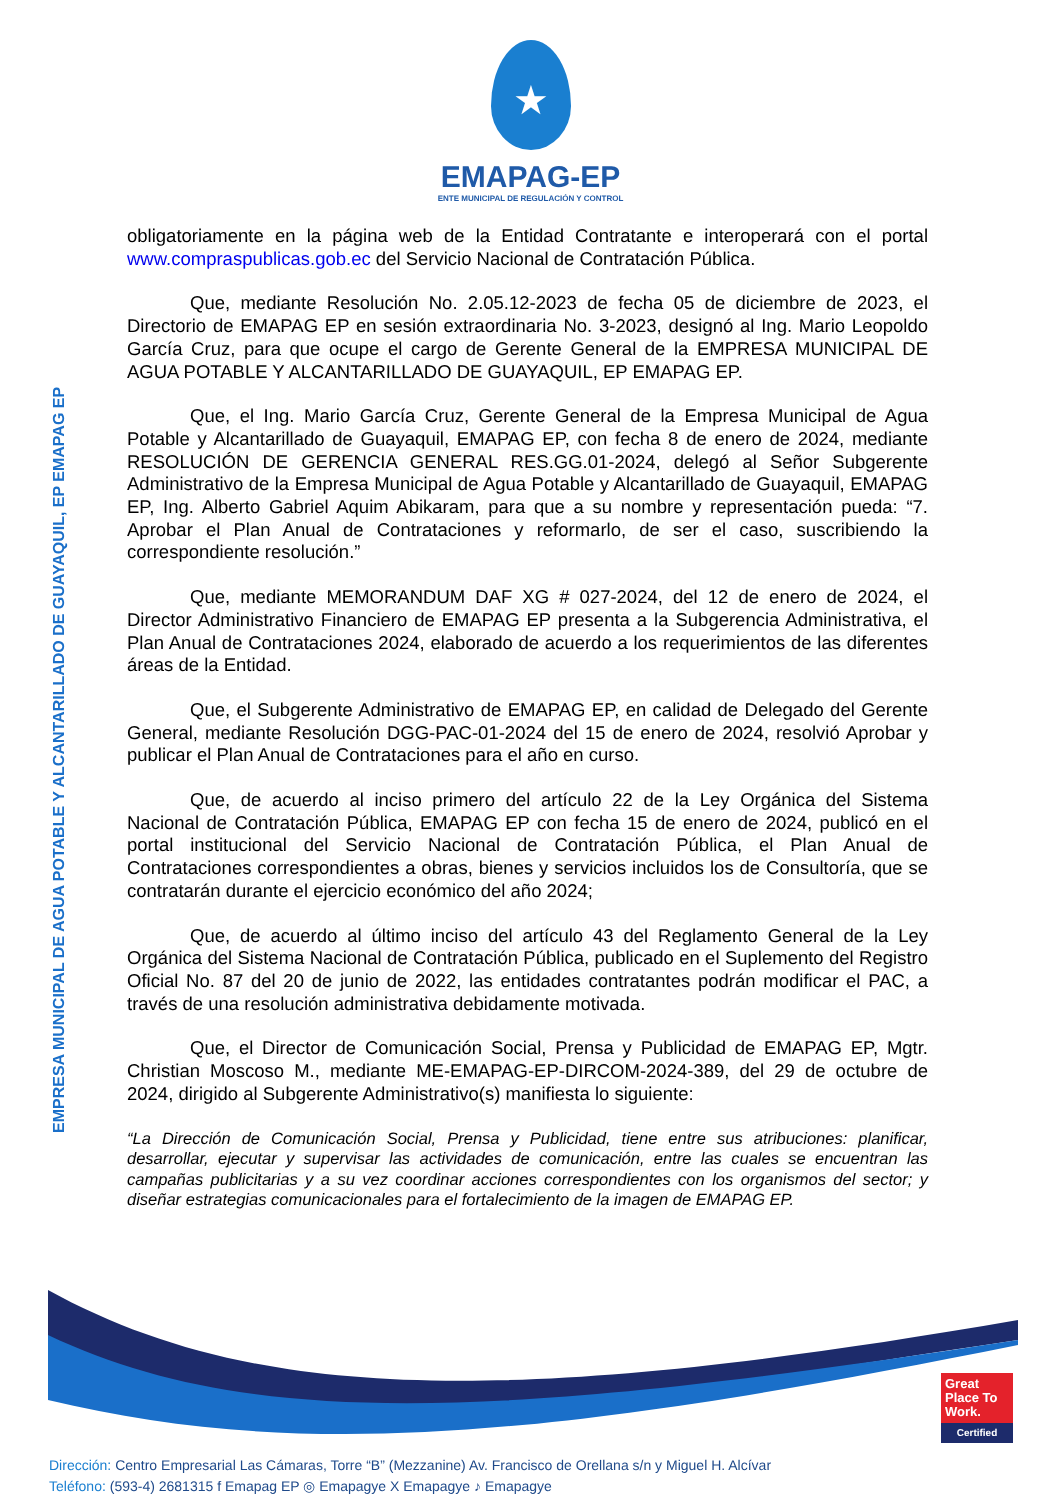★
EMAPAG-EP
ENTE MUNICIPAL DE REGULACIÓN Y CONTROL
EMPRESA MUNICIPAL DE AGUA POTABLE Y ALCANTARILLADO DE GUAYAQUIL, EP EMAPAG EP
obligatoriamente en la página web de la Entidad Contratante e interoperará con el portal www.compraspublicas.gob.ec del Servicio Nacional de Contratación Pública.
Que, mediante Resolución No. 2.05.12-2023 de fecha 05 de diciembre de 2023, el Directorio de EMAPAG EP en sesión extraordinaria No. 3-2023, designó al Ing. Mario Leopoldo García Cruz, para que ocupe el cargo de Gerente General de la EMPRESA MUNICIPAL DE AGUA POTABLE Y ALCANTARILLADO DE GUAYAQUIL, EP EMAPAG EP.
Que, el Ing. Mario García Cruz, Gerente General de la Empresa Municipal de Agua Potable y Alcantarillado de Guayaquil, EMAPAG EP, con fecha 8 de enero de 2024, mediante RESOLUCIÓN DE GERENCIA GENERAL RES.GG.01-2024, delegó al Señor Subgerente Administrativo de la Empresa Municipal de Agua Potable y Alcantarillado de Guayaquil, EMAPAG EP, Ing. Alberto Gabriel Aquim Abikaram, para que a su nombre y representación pueda: “7. Aprobar el Plan Anual de Contrataciones y reformarlo, de ser el caso, suscribiendo la correspondiente resolución.”
Que, mediante MEMORANDUM DAF XG # 027-2024, del 12 de enero de 2024, el Director Administrativo Financiero de EMAPAG EP presenta a la Subgerencia Administrativa, el Plan Anual de Contrataciones 2024, elaborado de acuerdo a los requerimientos de las diferentes áreas de la Entidad.
Que, el Subgerente Administrativo de EMAPAG EP, en calidad de Delegado del Gerente General, mediante Resolución DGG-PAC-01-2024 del 15 de enero de 2024, resolvió Aprobar y publicar el Plan Anual de Contrataciones para el año en curso.
Que, de acuerdo al inciso primero del artículo 22 de la Ley Orgánica del Sistema Nacional de Contratación Pública, EMAPAG EP con fecha 15 de enero de 2024, publicó en el portal institucional del Servicio Nacional de Contratación Pública, el Plan Anual de Contrataciones correspondientes a obras, bienes y servicios incluidos los de Consultoría, que se contratarán durante el ejercicio económico del año 2024;
Que, de acuerdo al último inciso del artículo 43 del Reglamento General de la Ley Orgánica del Sistema Nacional de Contratación Pública, publicado en el Suplemento del Registro Oficial No. 87 del 20 de junio de 2022, las entidades contratantes podrán modificar el PAC, a través de una resolución administrativa debidamente motivada.
Que, el Director de Comunicación Social, Prensa y Publicidad de EMAPAG EP, Mgtr. Christian Moscoso M., mediante ME-EMAPAG-EP-DIRCOM-2024-389, del 29 de octubre de 2024, dirigido al Subgerente Administrativo(s) manifiesta lo siguiente:
“La Dirección de Comunicación Social, Prensa y Publicidad, tiene entre sus atribuciones: planificar, desarrollar, ejecutar y supervisar las actividades de comunicación, entre las cuales se encuentran las campañas publicitarias y a su vez coordinar acciones correspondientes con los organismos del sector; y diseñar estrategias comunicacionales para el fortalecimiento de la imagen de EMAPAG EP.
Great Place To Work.
Certified
Dirección: Centro Empresarial Las Cámaras, Torre “B” (Mezzanine) Av. Francisco de Orellana s/n y Miguel H. Alcívar
Teléfono: (593-4) 2681315 f Emapag EP ◎ Emapagye X Emapagye ♪ Emapagye